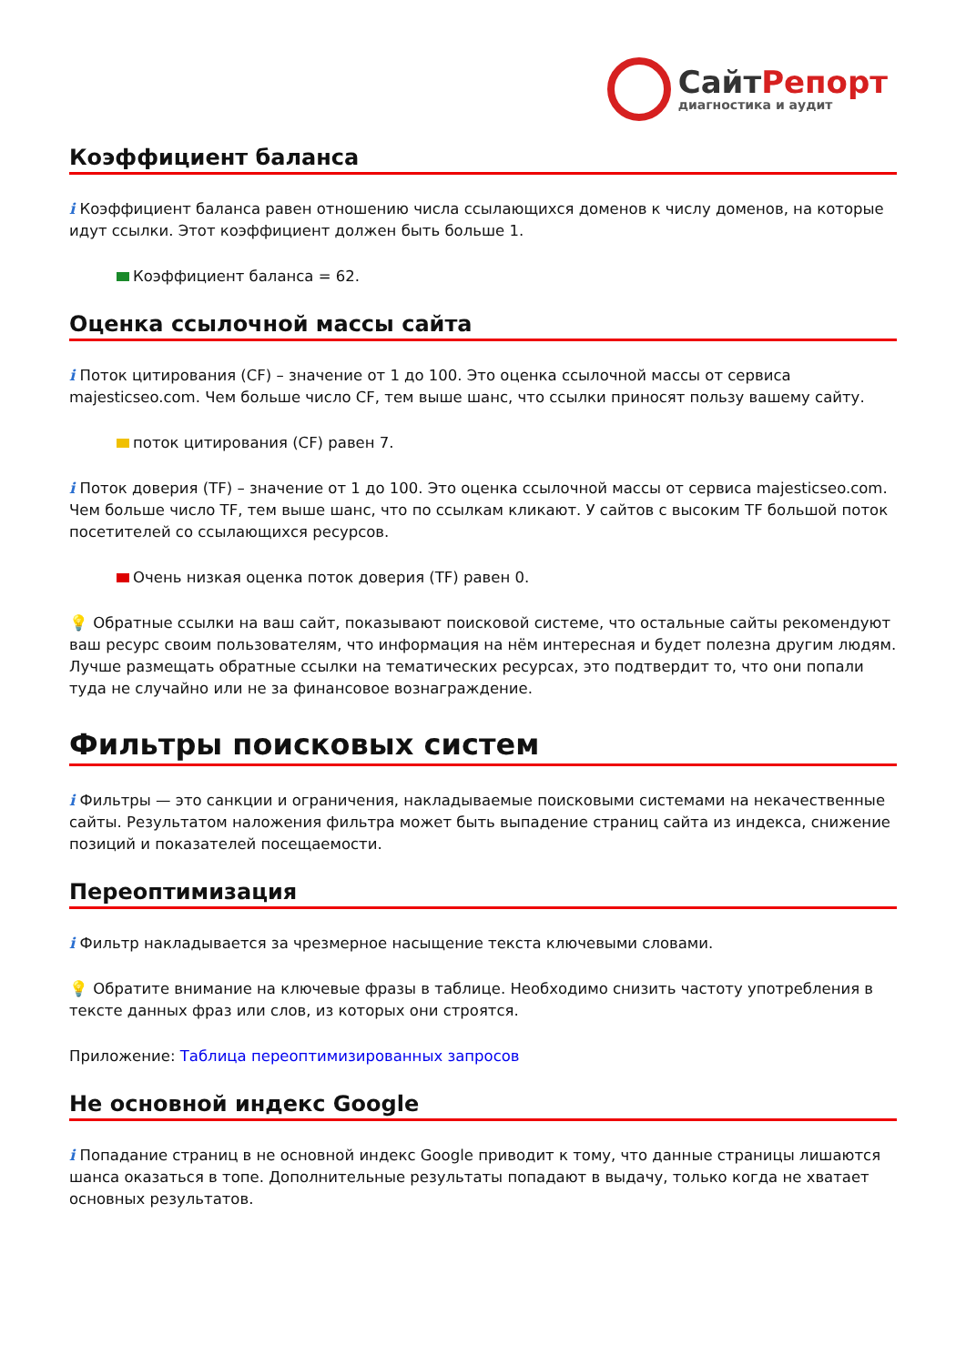СайтРепорт
диагностика и аудит
Коэффициент баланса
i Коэффициент баланса равен отношению числа ссылающихся доменов к числу доменов, на которые идут ссылки. Этот коэффициент должен быть больше 1.
Коэффициент баланса = 62.
Оценка ссылочной массы сайта
i Поток цитирования (CF) – значение от 1 до 100. Это оценка ссылочной массы от сервиса majesticseo.com. Чем больше число CF, тем выше шанс, что ссылки приносят пользу вашему сайту.
поток цитирования (CF) равен 7.
i Поток доверия (TF) – значение от 1 до 100. Это оценка ссылочной массы от сервиса majesticseo.com. Чем больше число TF, тем выше шанс, что по ссылкам кликают. У сайтов с высоким TF большой поток посетителей со ссылающихся ресурсов.
Очень низкая оценка поток доверия (TF) равен 0.
💡 Обратные ссылки на ваш сайт, показывают поисковой системе, что остальные сайты рекомендуют ваш ресурс своим пользователям, что информация на нём интересная и будет полезна другим людям.
Лучше размещать обратные ссылки на тематических ресурсах, это подтвердит то, что они попали туда не случайно или не за финансовое вознаграждение.
Фильтры поисковых систем
i Фильтры — это санкции и ограничения, накладываемые поисковыми системами на некачественные сайты. Результатом наложения фильтра может быть выпадение страниц сайта из индекса, снижение позиций и показателей посещаемости.
Переоптимизация
i Фильтр накладывается за чрезмерное насыщение текста ключевыми словами.
💡 Обратите внимание на ключевые фразы в таблице. Необходимо снизить частоту употребления в тексте данных фраз или слов, из которых они строятся.
Приложение: Таблица переоптимизированных запросов
Не основной индекс Google
i Попадание страниц в не основной индекс Google приводит к тому, что данные страницы лишаются шанса оказаться в топе. Дополнительные результаты попадают в выдачу, только когда не хватает основных результатов.